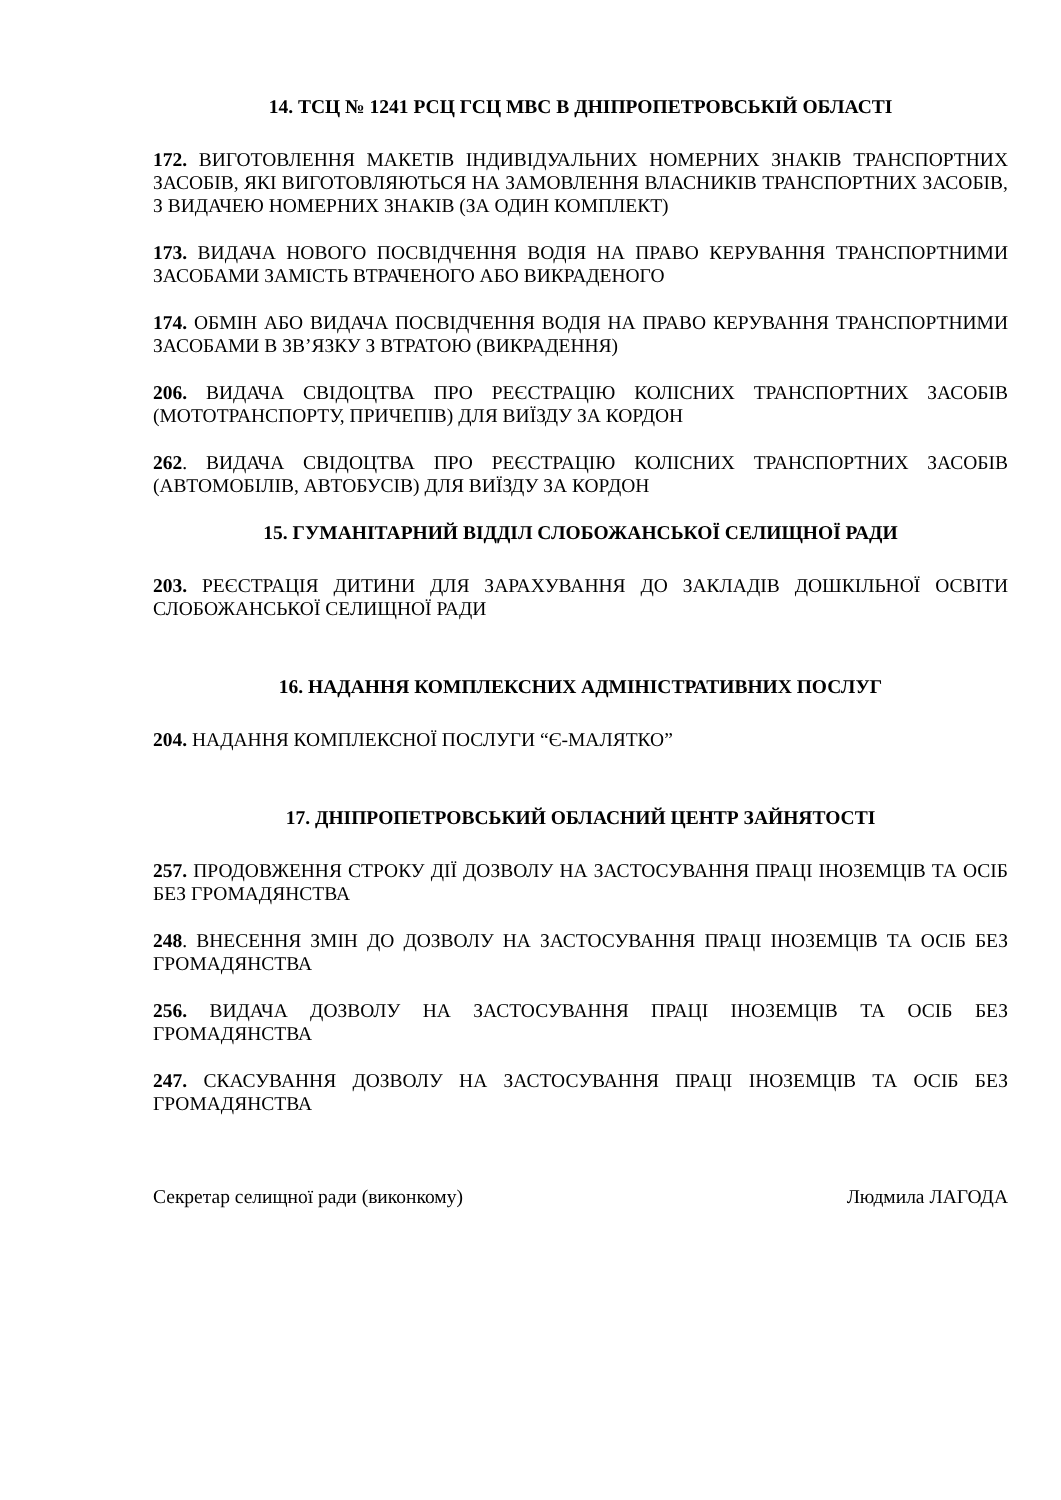14. ТСЦ № 1241 РСЦ ГСЦ МВС В ДНІПРОПЕТРОВСЬКІЙ ОБЛАСТІ
172. ВИГОТОВЛЕННЯ МАКЕТІВ ІНДИВІДУАЛЬНИХ НОМЕРНИХ ЗНАКІВ ТРАНСПОРТНИХ ЗАСОБІВ, ЯКІ ВИГОТОВЛЯЮТЬСЯ НА ЗАМОВЛЕННЯ ВЛАСНИКІВ ТРАНСПОРТНИХ ЗАСОБІВ, З ВИДАЧЕЮ НОМЕРНИХ ЗНАКІВ (ЗА ОДИН КОМПЛЕКТ)
173. ВИДАЧА НОВОГО ПОСВІДЧЕННЯ ВОДІЯ НА ПРАВО КЕРУВАННЯ ТРАНСПОРТНИМИ ЗАСОБАМИ ЗАМІСТЬ ВТРАЧЕНОГО АБО ВИКРАДЕНОГО
174. ОБМІН АБО ВИДАЧА ПОСВІДЧЕННЯ ВОДІЯ НА ПРАВО КЕРУВАННЯ ТРАНСПОРТНИМИ ЗАСОБАМИ В ЗВ’ЯЗКУ З ВТРАТОЮ (ВИКРАДЕННЯ)
206. ВИДАЧА СВІДОЦТВА ПРО РЕЄСТРАЦІЮ КОЛІСНИХ ТРАНСПОРТНИХ ЗАСОБІВ (МОТОТРАНСПОРТУ, ПРИЧЕПІВ) ДЛЯ ВИЇЗДУ ЗА КОРДОН
262. ВИДАЧА СВІДОЦТВА ПРО РЕЄСТРАЦІЮ КОЛІСНИХ ТРАНСПОРТНИХ ЗАСОБІВ (АВТОМОБІЛІВ, АВТОБУСІВ) ДЛЯ ВИЇЗДУ ЗА КОРДОН
15. ГУМАНІТАРНИЙ ВІДДІЛ СЛОБОЖАНСЬКОЇ СЕЛИЩНОЇ РАДИ
203. РЕЄСТРАЦІЯ ДИТИНИ ДЛЯ ЗАРАХУВАННЯ ДО ЗАКЛАДІВ ДОШКІЛЬНОЇ ОСВІТИ СЛОБОЖАНСЬКОЇ СЕЛИЩНОЇ РАДИ
16. НАДАННЯ КОМПЛЕКСНИХ АДМІНІСТРАТИВНИХ ПОСЛУГ
204. НАДАННЯ КОМПЛЕКСНОЇ ПОСЛУГИ “Є-МАЛЯТКО”
17. ДНІПРОПЕТРОВСЬКИЙ ОБЛАСНИЙ ЦЕНТР ЗАЙНЯТОСТІ
257. ПРОДОВЖЕННЯ СТРОКУ ДІЇ ДОЗВОЛУ НА ЗАСТОСУВАННЯ ПРАЦІ ІНОЗЕМЦІВ ТА ОСІБ БЕЗ ГРОМАДЯНСТВА
248. ВНЕСЕННЯ ЗМІН ДО ДОЗВОЛУ НА ЗАСТОСУВАННЯ ПРАЦІ ІНОЗЕМЦІВ ТА ОСІБ БЕЗ ГРОМАДЯНСТВА
256. ВИДАЧА ДОЗВОЛУ НА ЗАСТОСУВАННЯ ПРАЦІ ІНОЗЕМЦІВ ТА ОСІБ БЕЗ ГРОМАДЯНСТВА
247. СКАСУВАННЯ ДОЗВОЛУ НА ЗАСТОСУВАННЯ ПРАЦІ ІНОЗЕМЦІВ ТА ОСІБ БЕЗ ГРОМАДЯНСТВА
Секретар селищної ради (виконкому) Людмила ЛАГОДА